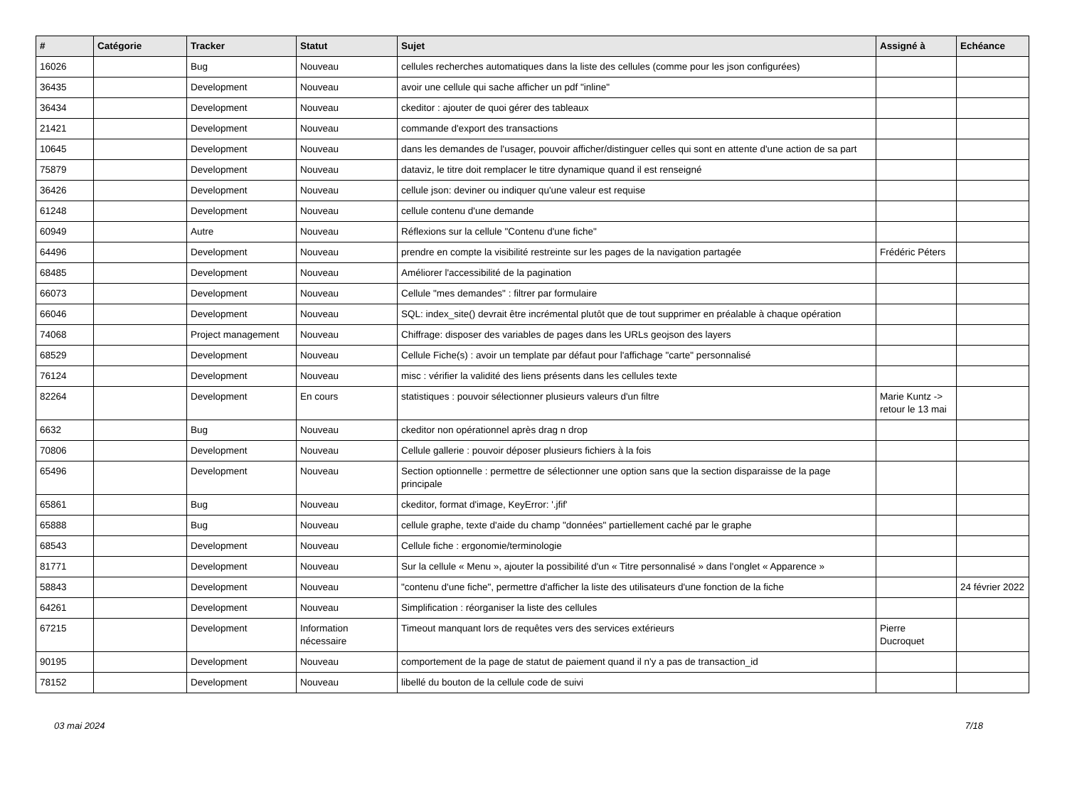| # | Catégorie | Tracker | Statut | Sujet | Assigné à | Echéance |
| --- | --- | --- | --- | --- | --- | --- |
| 16026 | | Bug | Nouveau | cellules recherches automatiques dans la liste des cellules (comme pour les json configurées) | | |
| 36435 | | Development | Nouveau | avoir une cellule qui sache afficher un pdf "inline" | | |
| 36434 | | Development | Nouveau | ckeditor : ajouter de quoi gérer des tableaux | | |
| 21421 | | Development | Nouveau | commande d'export des transactions | | |
| 10645 | | Development | Nouveau | dans les demandes de l'usager, pouvoir afficher/distinguer celles qui sont en attente d'une action de sa part | | |
| 75879 | | Development | Nouveau | dataviz, le titre doit remplacer le titre dynamique quand il est renseigné | | |
| 36426 | | Development | Nouveau | cellule json: deviner ou indiquer qu'une valeur est requise | | |
| 61248 | | Development | Nouveau | cellule contenu d'une demande | | |
| 60949 | | Autre | Nouveau | Réflexions sur la cellule "Contenu d'une fiche" | | |
| 64496 | | Development | Nouveau | prendre en compte la visibilité restreinte sur les pages de la navigation partagée | Frédéric Péters | |
| 68485 | | Development | Nouveau | Améliorer l'accessibilité de la pagination | | |
| 66073 | | Development | Nouveau | Cellule "mes demandes" : filtrer par formulaire | | |
| 66046 | | Development | Nouveau | SQL: index_site() devrait être incrémental plutôt que de tout supprimer en préalable à chaque opération | | |
| 74068 | | Project management | Nouveau | Chiffrage: disposer des variables de pages dans les URLs geojson des layers | | |
| 68529 | | Development | Nouveau | Cellule Fiche(s) : avoir un template par défaut pour l'affichage "carte" personnalisé | | |
| 76124 | | Development | Nouveau | misc : vérifier la validité des liens présents dans les cellules texte | | |
| 82264 | | Development | En cours | statistiques : pouvoir sélectionner plusieurs valeurs d'un filtre | Marie Kuntz -> retour le 13 mai | |
| 6632 | | Bug | Nouveau | ckeditor non opérationnel après drag n drop | | |
| 70806 | | Development | Nouveau | Cellule gallerie : pouvoir déposer plusieurs fichiers à la fois | | |
| 65496 | | Development | Nouveau | Section optionnelle : permettre de sélectionner une option sans que la section disparaisse de la page principale | | |
| 65861 | | Bug | Nouveau | ckeditor, format d'image, KeyError: '.jfif' | | |
| 65888 | | Bug | Nouveau | cellule graphe, texte d'aide du champ "données" partiellement caché par le graphe | | |
| 68543 | | Development | Nouveau | Cellule fiche : ergonomie/terminologie | | |
| 81771 | | Development | Nouveau | Sur la cellule « Menu », ajouter la possibilité d'un « Titre personnalisé » dans l'onglet « Apparence » | | |
| 58843 | | Development | Nouveau | "contenu d'une fiche", permettre d'afficher la liste des utilisateurs d'une fonction de la fiche | | 24 février 2022 |
| 64261 | | Development | Nouveau | Simplification : réorganiser la liste des cellules | | |
| 67215 | | Development | Information nécessaire | Timeout manquant lors de requêtes vers des services extérieurs | Pierre Ducroquet | |
| 90195 | | Development | Nouveau | comportement de la page de statut de paiement quand il n'y a pas de transaction_id | | |
| 78152 | | Development | Nouveau | libellé du bouton de la cellule code de suivi | | |
03 mai 2024 7/18